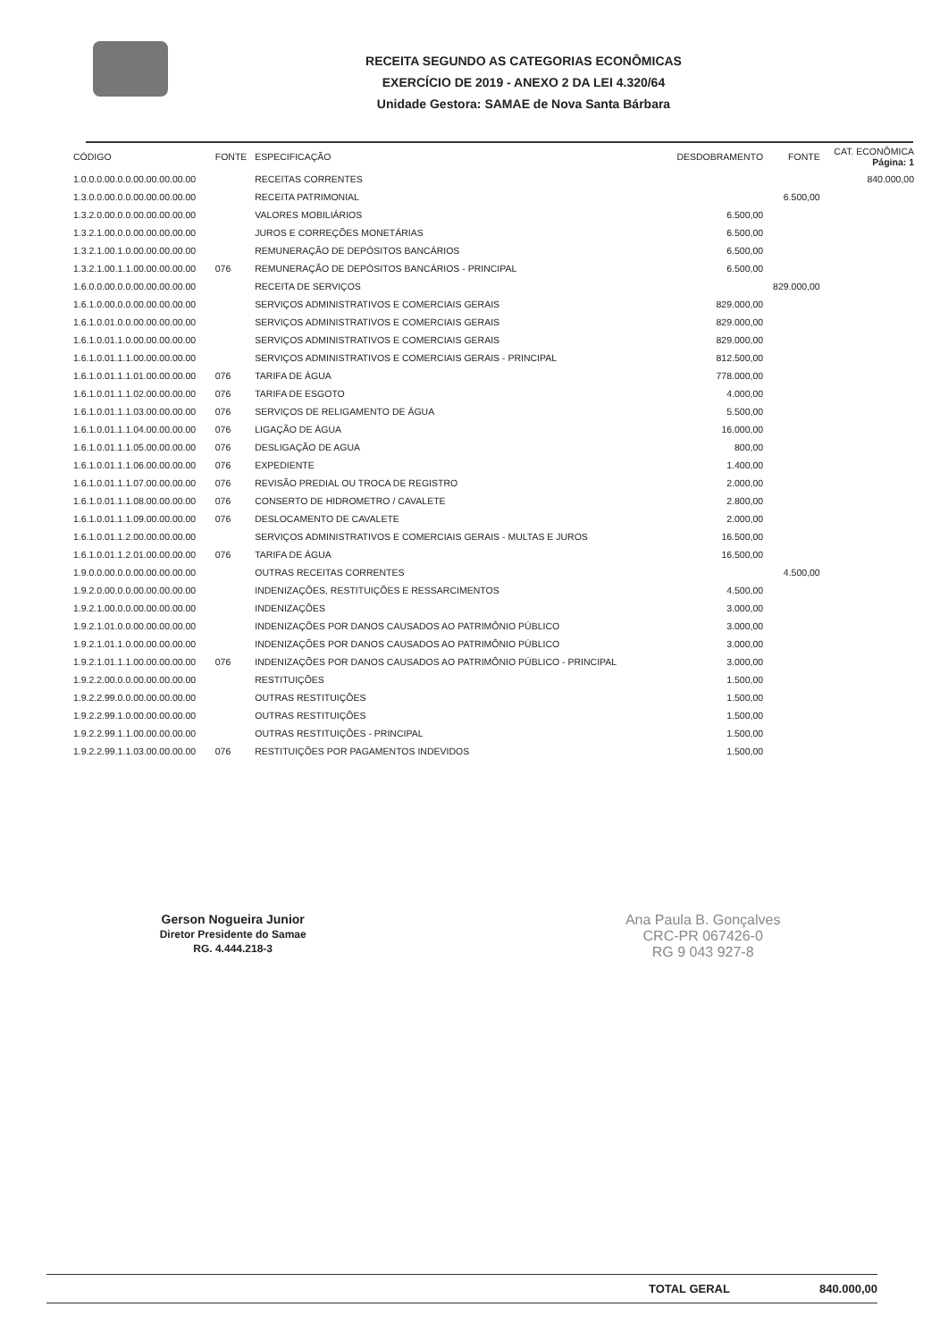RECEITA SEGUNDO AS CATEGORIAS ECONÔMICAS
EXERCÍCIO DE 2019 - ANEXO 2 DA LEI 4.320/64
Unidade Gestora: SAMAE de Nova Santa Bárbara
| CÓDIGO | FONTE | ESPECIFICAÇÃO | DESDOBRAMENTO | FONTE | CAT. ECONÔMICA Página: 1 |
| --- | --- | --- | --- | --- | --- |
| 1.0.0.0.00.0.0.00.00.00.00.00 | | RECEITAS CORRENTES | | | 840.000,00 |
| 1.3.0.0.00.0.0.00.00.00.00.00 | | RECEITA PATRIMONIAL | | 6.500,00 | |
| 1.3.2.0.00.0.0.00.00.00.00.00 | | VALORES MOBILIÁRIOS | 6.500,00 | | |
| 1.3.2.1.00.0.0.00.00.00.00.00 | | JUROS E CORREÇÕES MONETÁRIAS | 6.500,00 | | |
| 1.3.2.1.00.1.0.00.00.00.00.00 | | REMUNERAÇÃO DE DEPÓSITOS BANCÁRIOS | 6.500,00 | | |
| 1.3.2.1.00.1.1.00.00.00.00.00 | 076 | REMUNERAÇÃO DE DEPÓSITOS BANCÁRIOS - PRINCIPAL | 6.500,00 | | |
| 1.6.0.0.00.0.0.00.00.00.00.00 | | RECEITA DE SERVIÇOS | | 829.000,00 | |
| 1.6.1.0.00.0.0.00.00.00.00.00 | | SERVIÇOS ADMINISTRATIVOS E COMERCIAIS GERAIS | 829.000,00 | | |
| 1.6.1.0.01.0.0.00.00.00.00.00 | | SERVIÇOS ADMINISTRATIVOS E COMERCIAIS GERAIS | 829.000,00 | | |
| 1.6.1.0.01.1.0.00.00.00.00.00 | | SERVIÇOS ADMINISTRATIVOS E COMERCIAIS GERAIS | 829.000,00 | | |
| 1.6.1.0.01.1.1.00.00.00.00.00 | | SERVIÇOS ADMINISTRATIVOS E COMERCIAIS GERAIS - PRINCIPAL | 812.500,00 | | |
| 1.6.1.0.01.1.1.01.00.00.00.00 | 076 | TARIFA DE ÁGUA | 778.000,00 | | |
| 1.6.1.0.01.1.1.02.00.00.00.00 | 076 | TARIFA DE ESGOTO | 4.000,00 | | |
| 1.6.1.0.01.1.1.03.00.00.00.00 | 076 | SERVIÇOS DE RELIGAMENTO DE ÁGUA | 5.500,00 | | |
| 1.6.1.0.01.1.1.04.00.00.00.00 | 076 | LIGAÇÃO DE ÁGUA | 16.000,00 | | |
| 1.6.1.0.01.1.1.05.00.00.00.00 | 076 | DESLIGAÇÃO DE AGUA | 800,00 | | |
| 1.6.1.0.01.1.1.06.00.00.00.00 | 076 | EXPEDIENTE | 1.400,00 | | |
| 1.6.1.0.01.1.1.07.00.00.00.00 | 076 | REVISÃO PREDIAL OU TROCA DE REGISTRO | 2.000,00 | | |
| 1.6.1.0.01.1.1.08.00.00.00.00 | 076 | CONSERTO DE HIDROMETRO / CAVALETE | 2.800,00 | | |
| 1.6.1.0.01.1.1.09.00.00.00.00 | 076 | DESLOCAMENTO DE CAVALETE | 2.000,00 | | |
| 1.6.1.0.01.1.2.00.00.00.00.00 | | SERVIÇOS ADMINISTRATIVOS E COMERCIAIS GERAIS - MULTAS E JUROS | 16.500,00 | | |
| 1.6.1.0.01.1.2.01.00.00.00.00 | 076 | TARIFA DE ÁGUA | 16.500,00 | | |
| 1.9.0.0.00.0.0.00.00.00.00.00 | | OUTRAS RECEITAS CORRENTES | | 4.500,00 | |
| 1.9.2.0.00.0.0.00.00.00.00.00 | | INDENIZAÇÕES, RESTITUIÇÕES E RESSARCIMENTOS | 4.500,00 | | |
| 1.9.2.1.00.0.0.00.00.00.00.00 | | INDENIZAÇÕES | 3.000,00 | | |
| 1.9.2.1.01.0.0.00.00.00.00.00 | | INDENIZAÇÕES POR DANOS CAUSADOS AO PATRIMÔNIO PÚBLICO | 3.000,00 | | |
| 1.9.2.1.01.1.0.00.00.00.00.00 | | INDENIZAÇÕES POR DANOS CAUSADOS AO PATRIMÔNIO PÚBLICO | 3.000,00 | | |
| 1.9.2.1.01.1.1.00.00.00.00.00 | 076 | INDENIZAÇÕES POR DANOS CAUSADOS AO PATRIMÔNIO PÚBLICO - PRINCIPAL | 3.000,00 | | |
| 1.9.2.2.00.0.0.00.00.00.00.00 | | RESTITUIÇÕES | 1.500,00 | | |
| 1.9.2.2.99.0.0.00.00.00.00.00 | | OUTRAS RESTITUIÇÕES | 1.500,00 | | |
| 1.9.2.2.99.1.0.00.00.00.00.00 | | OUTRAS RESTITUIÇÕES | 1.500,00 | | |
| 1.9.2.2.99.1.1.00.00.00.00.00 | | OUTRAS RESTITUIÇÕES - PRINCIPAL | 1.500,00 | | |
| 1.9.2.2.99.1.1.03.00.00.00.00 | 076 | RESTITUIÇÕES POR PAGAMENTOS INDEVIDOS | 1.500,00 | | |
Gerson Nogueira Junior
Diretor Presidente do Samae
RG. 4.444.218-3
Ana Paula B. Gonçalves
CRC-PR 067426-0
RG 9 043 927-8
TOTAL GERAL 840.000,00